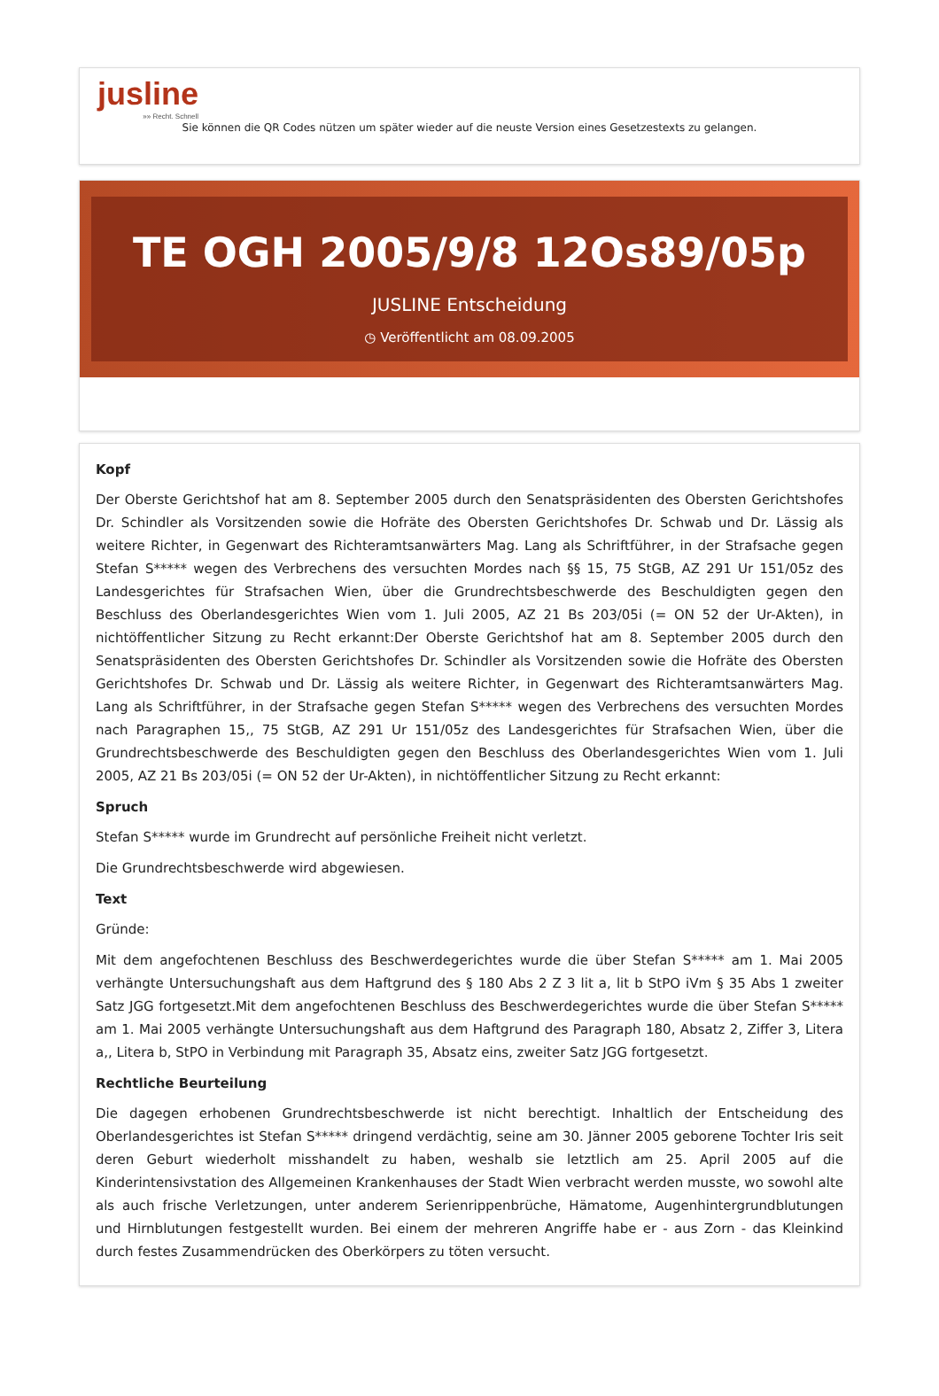jusline
»» Recht. Schnell
Sie können die QR Codes nützen um später wieder auf die neuste Version eines Gesetzestexts zu gelangen.
TE OGH 2005/9/8 12Os89/05p
JUSLINE Entscheidung
◷ Veröffentlicht am 08.09.2005
Kopf
Der Oberste Gerichtshof hat am 8. September 2005 durch den Senatspräsidenten des Obersten Gerichtshofes Dr. Schindler als Vorsitzenden sowie die Hofräte des Obersten Gerichtshofes Dr. Schwab und Dr. Lässig als weitere Richter, in Gegenwart des Richteramtsanwärters Mag. Lang als Schriftführer, in der Strafsache gegen Stefan S***** wegen des Verbrechens des versuchten Mordes nach §§ 15, 75 StGB, AZ 291 Ur 151/05z des Landesgerichtes für Strafsachen Wien, über die Grundrechtsbeschwerde des Beschuldigten gegen den Beschluss des Oberlandesgerichtes Wien vom 1. Juli 2005, AZ 21 Bs 203/05i (= ON 52 der Ur-Akten), in nichtöffentlicher Sitzung zu Recht erkannt:Der Oberste Gerichtshof hat am 8. September 2005 durch den Senatspräsidenten des Obersten Gerichtshofes Dr. Schindler als Vorsitzenden sowie die Hofräte des Obersten Gerichtshofes Dr. Schwab und Dr. Lässig als weitere Richter, in Gegenwart des Richteramtsanwärters Mag. Lang als Schriftführer, in der Strafsache gegen Stefan S***** wegen des Verbrechens des versuchten Mordes nach Paragraphen 15,, 75 StGB, AZ 291 Ur 151/05z des Landesgerichtes für Strafsachen Wien, über die Grundrechtsbeschwerde des Beschuldigten gegen den Beschluss des Oberlandesgerichtes Wien vom 1. Juli 2005, AZ 21 Bs 203/05i (= ON 52 der Ur-Akten), in nichtöffentlicher Sitzung zu Recht erkannt:
Spruch
Stefan S***** wurde im Grundrecht auf persönliche Freiheit nicht verletzt.
Die Grundrechtsbeschwerde wird abgewiesen.
Text
Gründe:
Mit dem angefochtenen Beschluss des Beschwerdegerichtes wurde die über Stefan S***** am 1. Mai 2005 verhängte Untersuchungshaft aus dem Haftgrund des § 180 Abs 2 Z 3 lit a, lit b StPO iVm § 35 Abs 1 zweiter Satz JGG fortgesetzt.Mit dem angefochtenen Beschluss des Beschwerdegerichtes wurde die über Stefan S***** am 1. Mai 2005 verhängte Untersuchungshaft aus dem Haftgrund des Paragraph 180, Absatz 2, Ziffer 3, Litera a,, Litera b, StPO in Verbindung mit Paragraph 35, Absatz eins, zweiter Satz JGG fortgesetzt.
Rechtliche Beurteilung
Die dagegen erhobenen Grundrechtsbeschwerde ist nicht berechtigt. Inhaltlich der Entscheidung des Oberlandesgerichtes ist Stefan S***** dringend verdächtig, seine am 30. Jänner 2005 geborene Tochter Iris seit deren Geburt wiederholt misshandelt zu haben, weshalb sie letztlich am 25. April 2005 auf die Kinderintensivstation des Allgemeinen Krankenhauses der Stadt Wien verbracht werden musste, wo sowohl alte als auch frische Verletzungen, unter anderem Serienrippenbrüche, Hämatome, Augenhintergrundblutungen und Hirnblutungen festgestellt wurden. Bei einem der mehreren Angriffe habe er - aus Zorn - das Kleinkind durch festes Zusammendrücken des Oberkörpers zu töten versucht.